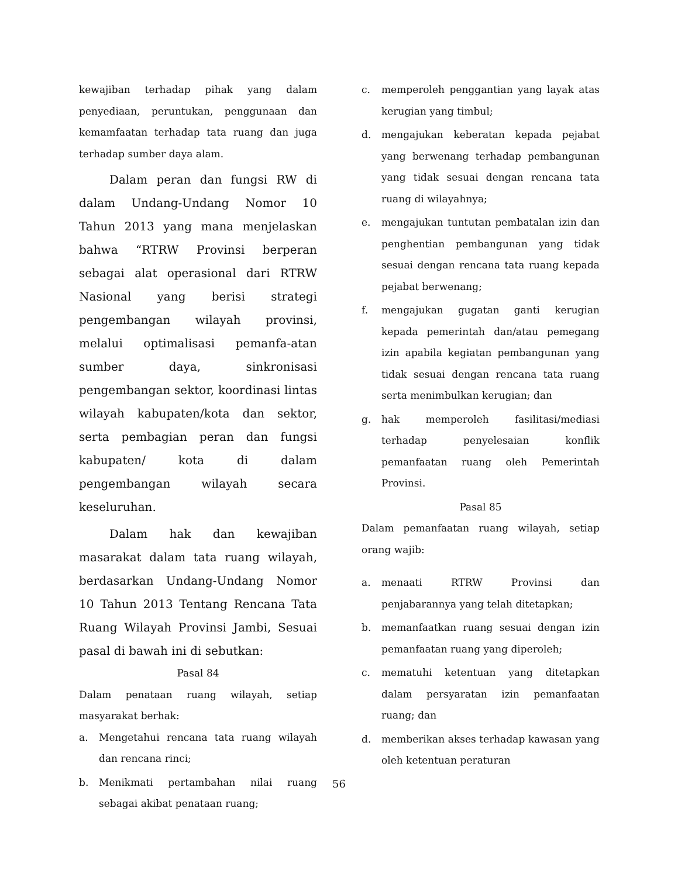kewajiban terhadap pihak yang dalam penyediaan, peruntukan, penggunaan dan kemamfaatan terhadap tata ruang dan juga terhadap sumber daya alam.
Dalam peran dan fungsi RW di dalam Undang-Undang Nomor 10 Tahun 2013 yang mana menjelaskan bahwa “RTRW Provinsi berperan sebagai alat operasional dari RTRW Nasional yang berisi strategi pengembangan wilayah provinsi, melalui optimalisasi pemanfa-atan sumber daya, sinkronisasi pengembangan sektor, koordinasi lintas wilayah kabupaten/kota dan sektor, serta pembagian peran dan fungsi kabupaten/ kota di dalam pengembangan wilayah secara keseluruhan.
Dalam hak dan kewajiban masarakat dalam tata ruang wilayah, berdasarkan Undang-Undang Nomor 10 Tahun 2013 Tentang Rencana Tata Ruang Wilayah Provinsi Jambi, Sesuai pasal di bawah ini di sebutkan:
Pasal 84
Dalam penataan ruang wilayah, setiap masyarakat berhak:
a. Mengetahui rencana tata ruang wilayah dan rencana rinci;
b. Menikmati pertambahan nilai ruang sebagai akibat penataan ruang;
c. memperoleh penggantian yang layak atas kerugian yang timbul;
d. mengajukan keberatan kepada pejabat yang berwenang terhadap pembangunan yang tidak sesuai dengan rencana tata ruang di wilayahnya;
e. mengajukan tuntutan pembatalan izin dan penghentian pembangunan yang tidak sesuai dengan rencana tata ruang kepada pejabat berwenang;
f. mengajukan gugatan ganti kerugian kepada pemerintah dan/atau pemegang izin apabila kegiatan pembangunan yang tidak sesuai dengan rencana tata ruang serta menimbulkan kerugian; dan
g. hak memperoleh fasilitasi/mediasi terhadap penyelesaian konflik pemanfaatan ruang oleh Pemerintah Provinsi.
Pasal 85
Dalam pemanfaatan ruang wilayah, setiap orang wajib:
a. menaati RTRW Provinsi dan penjabarannya yang telah ditetapkan;
b. memanfaatkan ruang sesuai dengan izin pemanfaatan ruang yang diperoleh;
c. mematuhi ketentuan yang ditetapkan dalam persyaratan izin pemanfaatan ruang; dan
d. memberikan akses terhadap kawasan yang oleh ketentuan peraturan
56